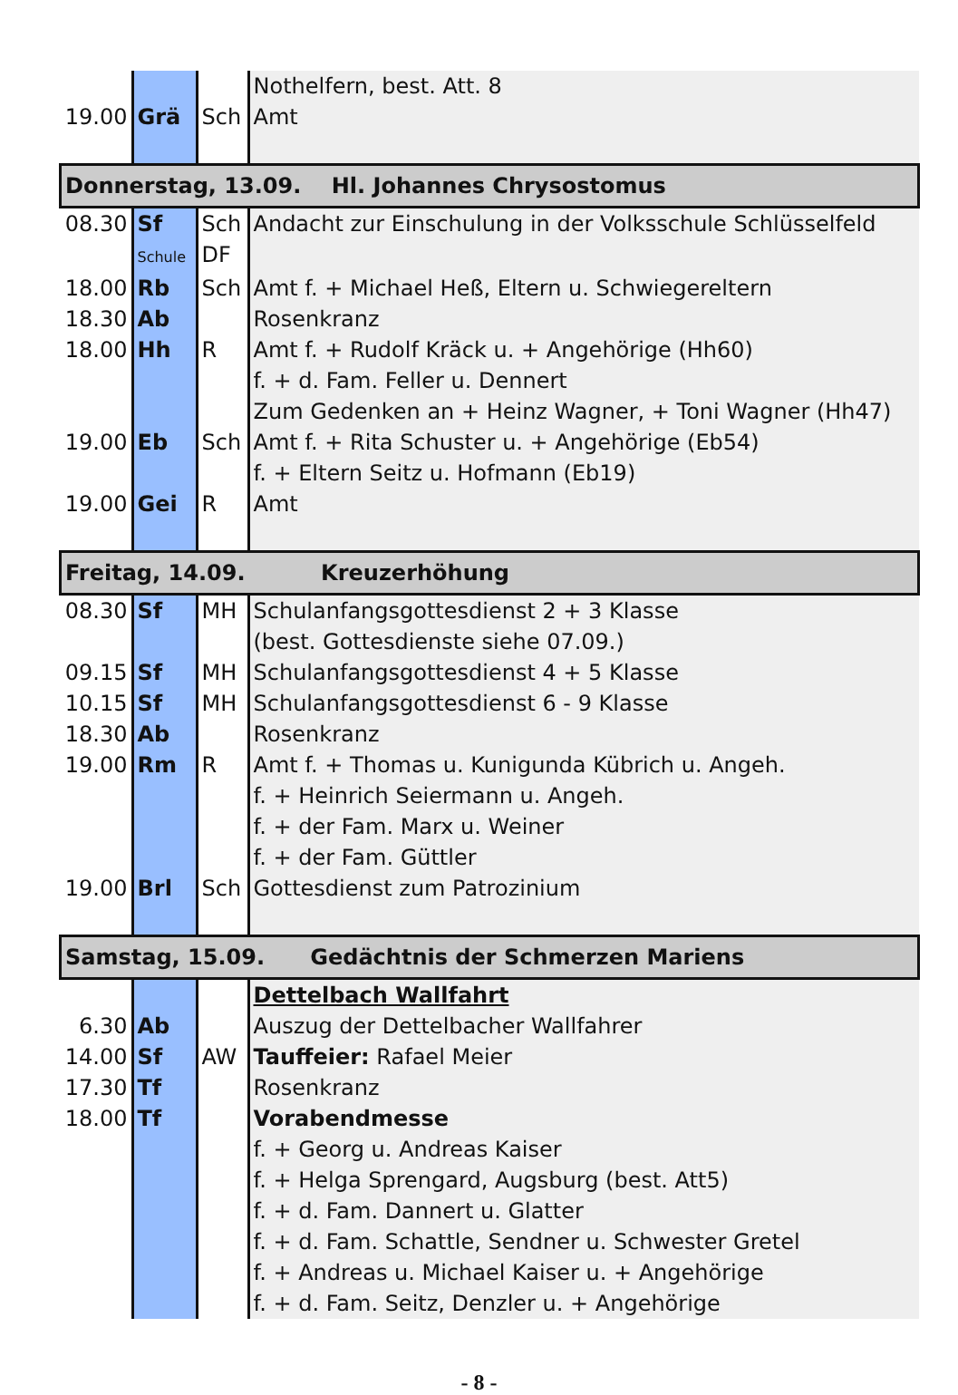| | | | Nothelfern, best. Att. 8 |
| 19.00 | Grä | Sch | Amt |
| Donnerstag, 13.09. Hl. Johannes Chrysostomus | | | |
| 08.30 | Sf | Sch | Andacht zur Einschulung in der Volksschule Schlüsselfeld |
| | Schule | DF | |
| 18.00 | Rb | Sch | Amt f. + Michael Heß, Eltern u. Schwiegereltern |
| 18.30 | Ab | | Rosenkranz |
| 18.00 | Hh | R | Amt f. + Rudolf Kräck u. + Angehörige (Hh60) |
| | | | f. + d. Fam. Feller u. Dennert |
| | | | Zum Gedenken an + Heinz Wagner, + Toni Wagner (Hh47) |
| 19.00 | Eb | Sch | Amt f. + Rita Schuster u. + Angehörige (Eb54) |
| | | | f. + Eltern Seitz u. Hofmann (Eb19) |
| 19.00 | Gei | R | Amt |
| Freitag, 14.09. Kreuzerhöhung | | | |
| 08.30 | Sf | MH | Schulanfangsgottesdienst 2 + 3 Klasse |
| | | | (best. Gottesdienste siehe 07.09.) |
| 09.15 | Sf | MH | Schulanfangsgottesdienst 4 + 5 Klasse |
| 10.15 | Sf | MH | Schulanfangsgottesdienst 6 - 9 Klasse |
| 18.30 | Ab | | Rosenkranz |
| 19.00 | Rm | R | Amt f. + Thomas u. Kunigunda Kübrich u. Angeh. |
| | | | f. + Heinrich Seiermann u. Angeh. |
| | | | f. + der Fam. Marx u. Weiner |
| | | | f. + der Fam. Güttler |
| 19.00 | Brl | Sch | Gottesdienst zum Patrozinium |
| Samstag, 15.09. Gedächtnis der Schmerzen Mariens | | | |
| | | | Dettelbach Wallfahrt |
| 6.30 | Ab | | Auszug der Dettelbacher Wallfahrer |
| 14.00 | Sf | AW | Tauffeier: Rafael Meier |
| 17.30 | Tf | | Rosenkranz |
| 18.00 | Tf | | Vorabendmesse |
| | | | f. + Georg u. Andreas Kaiser |
| | | | f. + Helga Sprengard, Augsburg (best. Att5) |
| | | | f. + d. Fam. Dannert u. Glatter |
| | | | f. + d. Fam. Schattle, Sendner u. Schwester Gretel |
| | | | f. + Andreas u. Michael Kaiser u. + Angehörige |
| | | | f. + d. Fam. Seitz, Denzler u. + Angehörige |
- 8 -